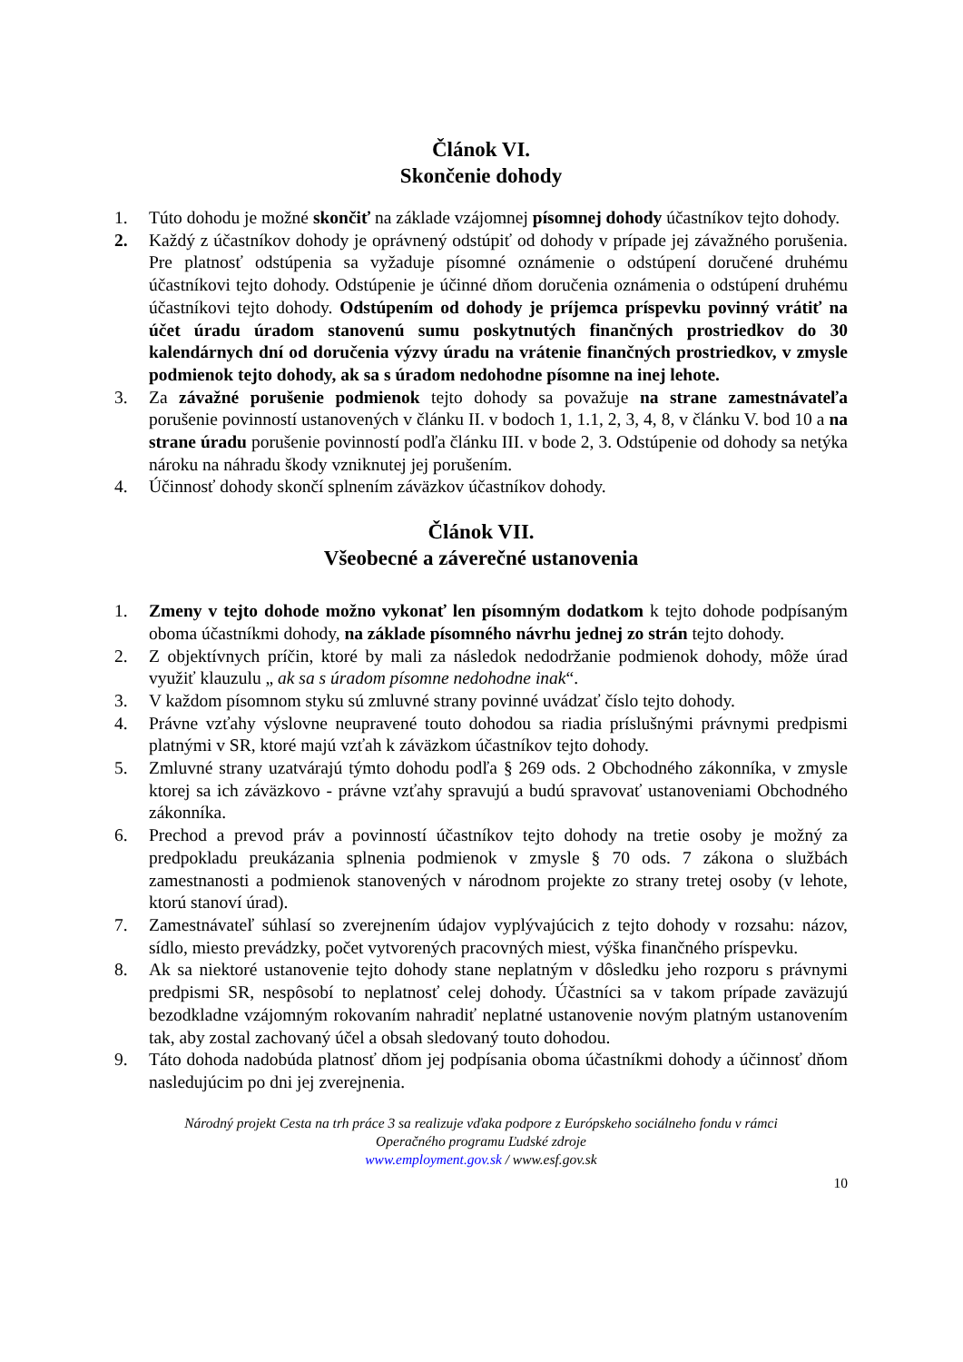Článok VI.
Skončenie dohody
1. Túto dohodu je možné skončiť na základe vzájomnej písomnej dohody účastníkov tejto dohody.
2. Každý z účastníkov dohody je oprávnený odstúpiť od dohody v prípade jej závažného porušenia. Pre platnosť odstúpenia sa vyžaduje písomné oznámenie o odstúpení doručené druhému účastníkovi tejto dohody. Odstúpenie je účinné dňom doručenia oznámenia o odstúpení druhému účastníkovi tejto dohody. Odstúpením od dohody je príjemca príspevku povinný vrátiť na účet úradu úradom stanovenú sumu poskytnutých finančných prostriedkov do 30 kalendárnych dní od doručenia výzvy úradu na vrátenie finančných prostriedkov, v zmysle podmienok tejto dohody, ak sa s úradom nedohodne písomne na inej lehote.
3. Za závažné porušenie podmienok tejto dohody sa považuje na strane zamestnávateľa porušenie povinností ustanovených v článku II. v bodoch 1, 1.1, 2, 3, 4, 8, v článku V. bod 10 a na strane úradu porušenie povinností podľa článku III. v bode 2, 3. Odstúpenie od dohody sa netýka nároku na náhradu škody vzniknutej jej porušením.
4. Účinnosť dohody skončí splnením záväzkov účastníkov dohody.
Článok VII.
Všeobecné a záverečné ustanovenia
1. Zmeny v tejto dohode možno vykonať len písomným dodatkom k tejto dohode podpísaným oboma účastníkmi dohody, na základe písomného návrhu jednej zo strán tejto dohody.
2. Z objektívnych príčin, ktoré by mali za následok nedodržanie podmienok dohody, môže úrad využiť klauzulu „ ak sa s úradom písomne nedohodne inak“.
3. V každom písomnom styku sú zmluvné strany povinné uvádzať číslo tejto dohody.
4. Právne vzťahy výslovne neupravené touto dohodou sa riadia príslušnými právnymi predpismi platnými v SR, ktoré majú vzťah k záväzkom účastníkov tejto dohody.
5. Zmluvné strany uzatvárajú týmto dohodu podľa § 269 ods. 2 Obchodného zákonníka, v zmysle ktorej sa ich záväzkovo - právne vzťahy spravujú a budú spravovať ustanoveniami Obchodného zákonníka.
6. Prechod a prevod práv a povinností účastníkov tejto dohody na tretie osoby je možný za predpokladu preukázania splnenia podmienok v zmysle § 70 ods. 7 zákona o službách zamestnanosti a podmienok stanovených v národnom projekte zo strany tretej osoby (v lehote, ktorú stanoví úrad).
7. Zamestnávateľ súhlasí so zverejnením údajov vyplývajúcich z tejto dohody v rozsahu: názov, sídlo, miesto prevádzky, počet vytvorených pracovných miest, výška finančného príspevku.
8. Ak sa niektoré ustanovenie tejto dohody stane neplatným v dôsledku jeho rozporu s právnymi predpismi SR, nespôsobí to neplatnosť celej dohody. Účastníci sa v takom prípade zaväzujú bezodkladne vzájomným rokovaním nahradiť neplatné ustanovenie novým platným ustanovením tak, aby zostal zachovaný účel a obsah sledovaný touto dohodou.
9. Táto dohoda nadobúda platnosť dňom jej podpísania oboma účastníkmi dohody a účinnosť dňom nasledujúcim po dni jej zverejnenia.
Národný projekt Cesta na trh práce 3 sa realizuje vďaka podpore z Európskeho sociálneho fondu v rámci
Operačného programu Ľudské zdroje
www.employment.gov.sk / www.esf.gov.sk
10